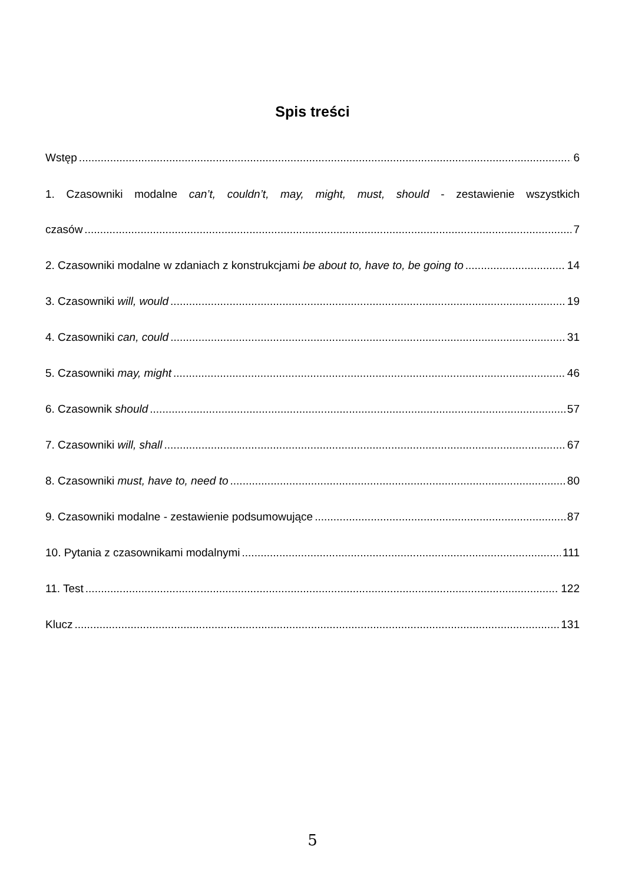Spis treści
Wstęp 6
1. Czasowniki modalne can’t, couldn’t, may, might, must, should - zestawienie wszystkich
czasów 7
2. Czasowniki modalne w zdaniach z konstrukcjami be about to, have to, be going to 14
3. Czasowniki will, would 19
4. Czasowniki can, could 31
5. Czasowniki may, might 46
6. Czasownik should 57
7. Czasowniki will, shall 67
8. Czasowniki must, have to, need to 80
9. Czasowniki modalne - zestawienie podsumowujące 87
10. Pytania z czasownikami modalnymi 111
11. Test 122
Klucz 131
5